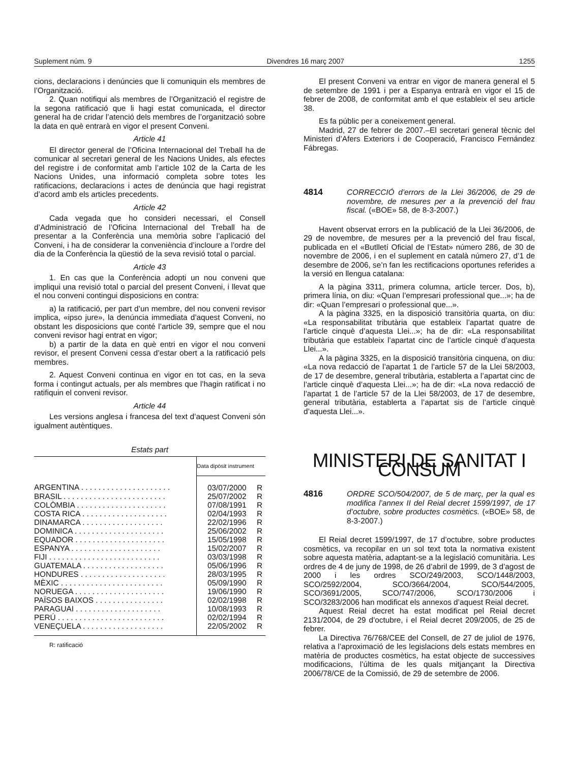Suplement núm. 9 Divendres 16 març 2007 1255
cions, declaracions i denúncies que li comuniquin els membres de l’Organització.
2. Quan notifiqui als membres de l’Organització el registre de la segona ratificació que li hagi estat comunicada, el director general ha de cridar l’atenció dels membres de l’organització sobre la data en què entrarà en vigor el present Conveni.
Article 41
El director general de l’Oficina Internacional del Treball ha de comunicar al secretari general de les Nacions Unides, als efectes del registre i de conformitat amb l’article 102 de la Carta de les Nacions Unides, una informació completa sobre totes les ratificacions, declaracions i actes de denúncia que hagi registrat d’acord amb els articles precedents.
Article 42
Cada vegada que ho consideri necessari, el Consell d’Administració de l’Oficina Internacional del Treball ha de presentar a la Conferència una memòria sobre l’aplicació del Conveni, i ha de considerar la conveniència d’incloure a l’ordre del dia de la Conferència la qüestió de la seva revisió total o parcial.
Article 43
1. En cas que la Conferència adopti un nou conveni que impliqui una revisió total o parcial del present Conveni, i llevat que el nou conveni contingui disposicions en contra:
a) la ratificació, per part d’un membre, del nou conveni revisor implica, «ipso jure», la denúncia immediata d’aquest Conveni, no obstant les disposicions que conté l’article 39, sempre que el nou conveni revisor hagi entrat en vigor;
b) a partir de la data en què entri en vigor el nou conveni revisor, el present Conveni cessa d’estar obert a la ratificació pels membres.
2. Aquest Conveni continua en vigor en tot cas, en la seva forma i contingut actuals, per als membres que l’hagin ratificat i no ratifiquin el conveni revisor.
Article 44
Les versions anglesa i francesa del text d’aquest Conveni són igualment autèntiques.
Estats part
| | Data dipòsit instrument | |
| --- | --- | --- |
| ARGENTINA . . . . . . . . . . . . . . . . . . . . . | 03/07/2000 | R |
| BRASIL . . . . . . . . . . . . . . . . . . . . . . . . | 25/07/2002 | R |
| COLÒMBIA . . . . . . . . . . . . . . . . . . . . . | 07/08/1991 | R |
| COSTA RICA . . . . . . . . . . . . . . . . . . . . | 02/04/1993 | R |
| DINAMARCA . . . . . . . . . . . . . . . . . . . | 22/02/1996 | R |
| DOMINICA . . . . . . . . . . . . . . . . . . . . . | 25/06/2002 | R |
| EQUADOR . . . . . . . . . . . . . . . . . . . . . | 15/05/1998 | R |
| ESPANYA . . . . . . . . . . . . . . . . . . . . . | 15/02/2007 | R |
| FIJI . . . . . . . . . . . . . . . . . . . . . . . . . . | 03/03/1998 | R |
| GUATEMALA . . . . . . . . . . . . . . . . . . . | 05/06/1996 | R |
| HONDURES . . . . . . . . . . . . . . . . . . . . | 28/03/1995 | R |
| MÈXIC . . . . . . . . . . . . . . . . . . . . . . . . | 05/09/1990 | R |
| NORUEGA . . . . . . . . . . . . . . . . . . . . . | 19/06/1990 | R |
| PAÏSOS BAIXOS . . . . . . . . . . . . . . . . | 02/02/1998 | R |
| PARAGUAI . . . . . . . . . . . . . . . . . . . . | 10/08/1993 | R |
| PERÚ . . . . . . . . . . . . . . . . . . . . . . . . . | 02/02/1994 | R |
| VENEÇUELA . . . . . . . . . . . . . . . . . . . | 22/05/2002 | R |
R: ratificació
El present Conveni va entrar en vigor de manera general el 5 de setembre de 1991 i per a Espanya entrarà en vigor el 15 de febrer de 2008, de conformitat amb el que estableix el seu article 38.
Es fa públic per a coneixement general.
Madrid, 27 de febrer de 2007.–El secretari general tècnic del Ministeri d’Afers Exteriors i de Cooperació, Francisco Fernández Fábregas.
4814 CORRECCIÓ d’errors de la Llei 36/2006, de 29 de novembre, de mesures per a la prevenció del frau fiscal. («BOE» 58, de 8-3-2007.)
Havent observat errors en la publicació de la Llei 36/2006, de 29 de novembre, de mesures per a la prevenció del frau fiscal, publicada en el «Butlletí Oficial de l’Estat» número 286, de 30 de novembre de 2006, i en el suplement en català número 27, d’1 de desembre de 2006, se’n fan les rectificacions oportunes referides a la versió en llengua catalana:
A la pàgina 3311, primera columna, article tercer. Dos, b), primera línia, on diu: «Quan l’empresari professional que...»; ha de dir: «Quan l’empresari o professional que...».
A la pàgina 3325, en la disposició transitòria quarta, on diu: «La responsabilitat tributària que estableix l’apartat quatre de l’article cinquè d’aquesta Llei...»; ha de dir: «La responsabilitat tributària que estableix l’apartat cinc de l’article cinquè d’aquesta Llei...».
A la pàgina 3325, en la disposició transitòria cinquena, on diu: «La nova redacció de l’apartat 1 de l’article 57 de la Llei 58/2003, de 17 de desembre, general tributària, establerta a l’apartat cinc de l’article cinquè d’aquesta Llei...»; ha de dir: «La nova redacció de l’apartat 1 de l’article 57 de la Llei 58/2003, de 17 de desembre, general tributària, establerta a l’apartat sis de l’article cinquè d’aquesta Llei...».
MINISTERI DE SANITAT I CONSUM
4816 ORDRE SCO/504/2007, de 5 de març, per la qual es modifica l’annex II del Reial decret 1599/1997, de 17 d’octubre, sobre productes cosmètics. («BOE» 58, de 8-3-2007.)
El Reial decret 1599/1997, de 17 d’octubre, sobre productes cosmètics, va recopilar en un sol text tota la normativa existent sobre aquesta matèria, adaptant-se a la legislació comunitària. Les ordres de 4 de juny de 1998, de 26 d’abril de 1999, de 3 d’agost de 2000 i les ordres SCO/249/2003, SCO/1448/2003, SCO/2592/2004, SCO/3664/2004, SCO/544/2005, SCO/3691/2005, SCO/747/2006, SCO/1730/2006 i SCO/3283/2006 han modificat els annexos d’aquest Reial decret.
Aquest Reial decret ha estat modificat pel Reial decret 2131/2004, de 29 d’octubre, i el Reial decret 209/2005, de 25 de febrer.
La Directiva 76/768/CEE del Consell, de 27 de juliol de 1976, relativa a l’aproximació de les legislacions dels estats membres en matèria de productes cosmètics, ha estat objecte de successives modificacions, l’última de les quals mitjançant la Directiva 2006/78/CE de la Comissió, de 29 de setembre de 2006.